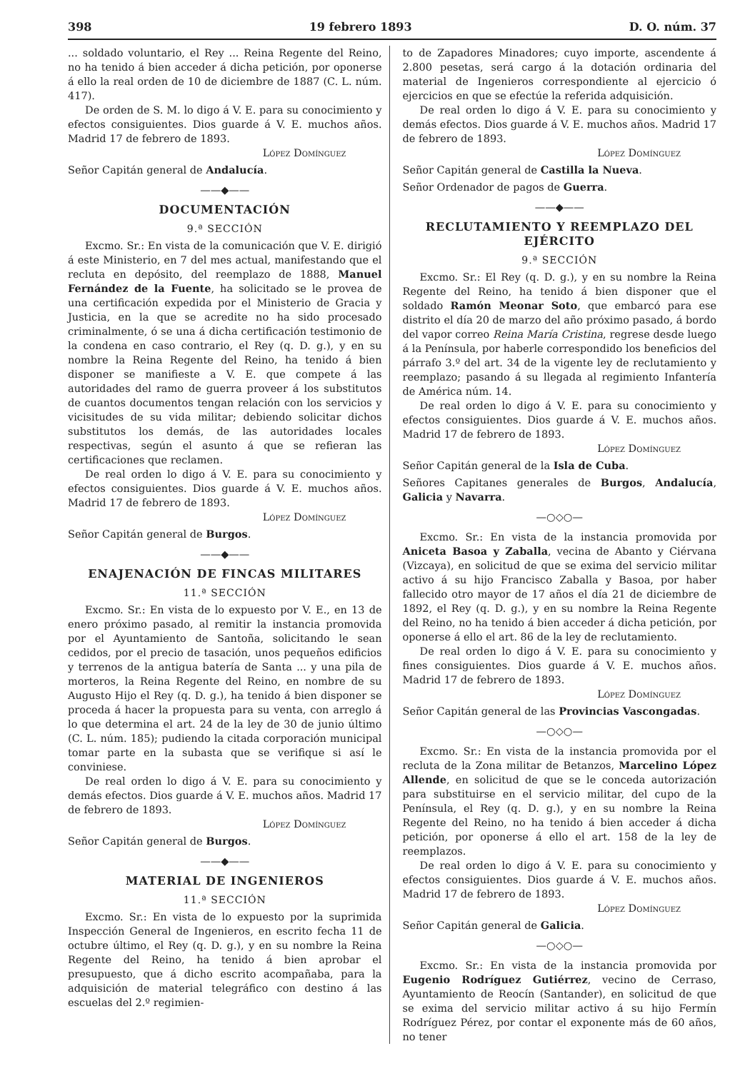398 19 febrero 1893 D. O. núm. 37
... soldado voluntario, el Rey ... Reina Regente del Reino, no ha tenido á bien acceder á dicha petición, por oponerse á ello la real orden de 10 de diciembre de 1887 (C. L. núm. 417).
De orden de S. M. lo digo á V. E. para su conocimiento y efectos consiguientes. Dios guarde á V. E. muchos años. Madrid 17 de febrero de 1893.
López Domínguez
Señor Capitán general de Andalucía.
——◆——
DOCUMENTACIÓN
9.ª SECCIÓN
Excmo. Sr.: En vista de la comunicación que V. E. dirigió á este Ministerio, en 7 del mes actual, manifestando que el recluta en depósito, del reemplazo de 1888, Manuel Fernández de la Fuente, ha solicitado se le provea de una certificación expedida por el Ministerio de Gracia y Justicia, en la que se acredite no ha sido procesado criminalmente, ó se una á dicha certificación testimonio de la condena en caso contrario, el Rey (q. D. g.), y en su nombre la Reina Regente del Reino, ha tenido á bien disponer se manifieste a V. E. que compete á las autoridades del ramo de guerra proveer á los substitutos de cuantos documentos tengan relación con los servicios y vicisitudes de su vida militar; debiendo solicitar dichos substitutos los demás, de las autoridades locales respectivas, según el asunto á que se refieran las certificaciones que reclamen.
De real orden lo digo á V. E. para su conocimiento y efectos consiguientes. Dios guarde á V. E. muchos años. Madrid 17 de febrero de 1893.
López Domínguez
Señor Capitán general de Burgos.
——◆——
ENAJENACIÓN DE FINCAS MILITARES
11.ª SECCIÓN
Excmo. Sr.: En vista de lo expuesto por V. E., en 13 de enero próximo pasado, al remitir la instancia promovida por el Ayuntamiento de Santoña, solicitando le sean cedidos, por el precio de tasación, unos pequeños edificios y terrenos de la antigua batería de Santa ... y una pila de morteros, la Reina Regente del Reino, en nombre de su Augusto Hijo el Rey (q. D. g.), ha tenido á bien disponer se proceda á hacer la propuesta para su venta, con arreglo á lo que determina el art. 24 de la ley de 30 de junio último (C. L. núm. 185); pudiendo la citada corporación municipal tomar parte en la subasta que se verifique si así le conviniese.
De real orden lo digo á V. E. para su conocimiento y demás efectos. Dios guarde á V. E. muchos años. Madrid 17 de febrero de 1893.
López Domínguez
Señor Capitán general de Burgos.
——◆——
MATERIAL DE INGENIEROS
11.ª SECCIÓN
Excmo. Sr.: En vista de lo expuesto por la suprimida Inspección General de Ingenieros, en escrito fecha 11 de octubre último, el Rey (q. D. g.), y en su nombre la Reina Regente del Reino, ha tenido á bien aprobar el presupuesto, que á dicho escrito acompañaba, para la adquisición de material telegráfico con destino á las escuelas del 2.º regimien-
to de Zapadores Minadores; cuyo importe, ascendente á 2.800 pesetas, será cargo á la dotación ordinaria del material de Ingenieros correspondiente al ejercicio ó ejercicios en que se efectúe la referida adquisición.
De real orden lo digo á V. E. para su conocimiento y demás efectos. Dios guarde á V. E. muchos años. Madrid 17 de febrero de 1893.
López Domínguez
Señor Capitán general de Castilla la Nueva.
Señor Ordenador de pagos de Guerra.
——◆——
RECLUTAMIENTO Y REEMPLAZO DEL EJÉRCITO
9.ª SECCIÓN
Excmo. Sr.: El Rey (q. D. g.), y en su nombre la Reina Regente del Reino, ha tenido á bien disponer que el soldado Ramón Meonar Soto, que embarcó para ese distrito el día 20 de marzo del año próximo pasado, á bordo del vapor correo Reina María Cristina, regrese desde luego á la Península, por haberle correspondido los beneficios del párrafo 3.º del art. 34 de la vigente ley de reclutamiento y reemplazo; pasando á su llegada al regimiento Infantería de América núm. 14.
De real orden lo digo á V. E. para su conocimiento y efectos consiguientes. Dios guarde á V. E. muchos años. Madrid 17 de febrero de 1893.
López Domínguez
Señor Capitán general de la Isla de Cuba.
Señores Capitanes generales de Burgos, Andalucía, Galicia y Navarra.
—○◇○—
Excmo. Sr.: En vista de la instancia promovida por Aniceta Basoa y Zaballa, vecina de Abanto y Ciérvana (Vizcaya), en solicitud de que se exima del servicio militar activo á su hijo Francisco Zaballa y Basoa, por haber fallecido otro mayor de 17 años el día 21 de diciembre de 1892, el Rey (q. D. g.), y en su nombre la Reina Regente del Reino, no ha tenido á bien acceder á dicha petición, por oponerse á ello el art. 86 de la ley de reclutamiento.
De real orden lo digo á V. E. para su conocimiento y fines consiguientes. Dios guarde á V. E. muchos años. Madrid 17 de febrero de 1893.
López Domínguez
Señor Capitán general de las Provincias Vascongadas.
—○◇○—
Excmo. Sr.: En vista de la instancia promovida por el recluta de la Zona militar de Betanzos, Marcelino López Allende, en solicitud de que se le conceda autorización para substituirse en el servicio militar, del cupo de la Península, el Rey (q. D. g.), y en su nombre la Reina Regente del Reino, no ha tenido á bien acceder á dicha petición, por oponerse á ello el art. 158 de la ley de reemplazos.
De real orden lo digo á V. E. para su conocimiento y efectos consiguientes. Dios guarde á V. E. muchos años. Madrid 17 de febrero de 1893.
López Domínguez
Señor Capitán general de Galicia.
—○◇○—
Excmo. Sr.: En vista de la instancia promovida por Eugenio Rodríguez Gutiérrez, vecino de Cerraso, Ayuntamiento de Reocín (Santander), en solicitud de que se exima del servicio militar activo á su hijo Fermín Rodríguez Pérez, por contar el exponente más de 60 años, no tener